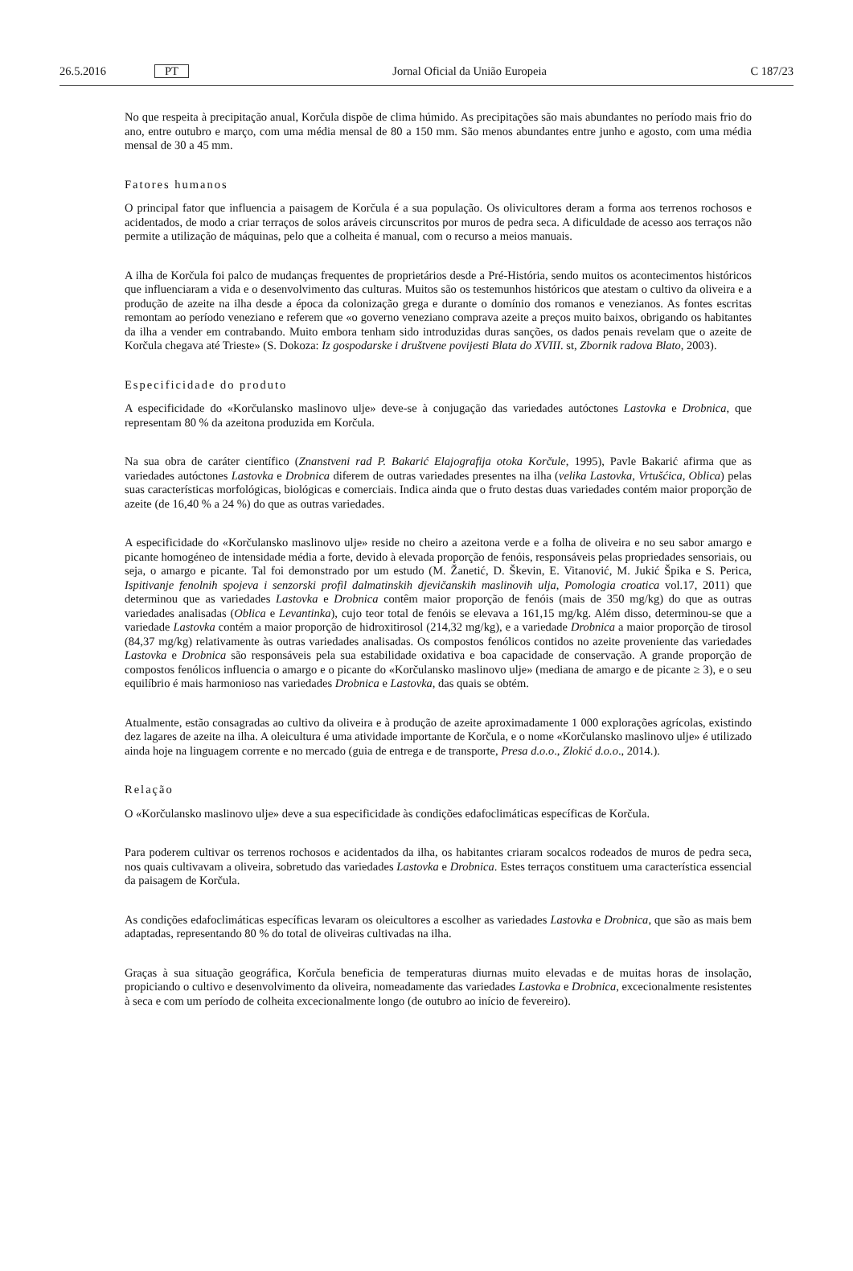26.5.2016 PT Jornal Oficial da União Europeia C 187/23
No que respeita à precipitação anual, Korčula dispõe de clima húmido. As precipitações são mais abundantes no período mais frio do ano, entre outubro e março, com uma média mensal de 80 a 150 mm. São menos abundantes entre junho e agosto, com uma média mensal de 30 a 45 mm.
Fatores humanos
O principal fator que influencia a paisagem de Korčula é a sua população. Os olivicultores deram a forma aos terrenos rochosos e acidentados, de modo a criar terraços de solos aráveis circunscritos por muros de pedra seca. A dificuldade de acesso aos terraços não permite a utilização de máquinas, pelo que a colheita é manual, com o recurso a meios manuais.
A ilha de Korčula foi palco de mudanças frequentes de proprietários desde a Pré-História, sendo muitos os acontecimentos históricos que influenciaram a vida e o desenvolvimento das culturas. Muitos são os testemunhos históricos que atestam o cultivo da oliveira e a produção de azeite na ilha desde a época da colonização grega e durante o domínio dos romanos e venezianos. As fontes escritas remontam ao período veneziano e referem que «o governo veneziano comprava azeite a preços muito baixos, obrigando os habitantes da ilha a vender em contrabando. Muito embora tenham sido introduzidas duras sanções, os dados penais revelam que o azeite de Korčula chegava até Trieste» (S. Dokoza: Iz gospodarske i društvene povijesti Blata do XVIII. st, Zbornik radova Blato, 2003).
Especificidade do produto
A especificidade do «Korčulansko maslinovo ulje» deve-se à conjugação das variedades autóctones Lastovka e Drobnica, que representam 80 % da azeitona produzida em Korčula.
Na sua obra de caráter científico (Znanstveni rad P. Bakarić Elajografija otoka Korčule, 1995), Pavle Bakarić afirma que as variedades autóctones Lastovka e Drobnica diferem de outras variedades presentes na ilha (velika Lastovka, Vrtušćica, Oblica) pelas suas características morfológicas, biológicas e comerciais. Indica ainda que o fruto destas duas variedades contém maior proporção de azeite (de 16,40 % a 24 %) do que as outras variedades.
A especificidade do «Korčulansko maslinovo ulje» reside no cheiro a azeitona verde e a folha de oliveira e no seu sabor amargo e picante homogéneo de intensidade média a forte, devido à elevada proporção de fenóis, responsáveis pelas propriedades sensoriais, ou seja, o amargo e picante. Tal foi demonstrado por um estudo (M. Žanetić, D. Škevin, E. Vitanović, M. Jukić Špika e S. Perica, Ispitivanje fenolnih spojeva i senzorski profil dalmatinskih djevičanskih maslinovih ulja, Pomologia croatica vol.17, 2011) que determinou que as variedades Lastovka e Drobnica contêm maior proporção de fenóis (mais de 350 mg/kg) do que as outras variedades analisadas (Oblica e Levantinka), cujo teor total de fenóis se elevava a 161,15 mg/kg. Além disso, determinou-se que a variedade Lastovka contém a maior proporção de hidroxitirosol (214,32 mg/kg), e a variedade Drobnica a maior proporção de tirosol (84,37 mg/kg) relativamente às outras variedades analisadas. Os compostos fenólicos contidos no azeite proveniente das variedades Lastovka e Drobnica são responsáveis pela sua estabilidade oxidativa e boa capacidade de conservação. A grande proporção de compostos fenólicos influencia o amargo e o picante do «Korčulansko maslinovo ulje» (mediana de amargo e de picante ≥ 3), e o seu equilíbrio é mais harmonioso nas variedades Drobnica e Lastovka, das quais se obtém.
Atualmente, estão consagradas ao cultivo da oliveira e à produção de azeite aproximadamente 1 000 explorações agrícolas, existindo dez lagares de azeite na ilha. A oleicultura é uma atividade importante de Korčula, e o nome «Korčulansko maslinovo ulje» é utilizado ainda hoje na linguagem corrente e no mercado (guia de entrega e de transporte, Presa d.o.o., Zlokić d.o.o., 2014.).
Relação
O «Korčulansko maslinovo ulje» deve a sua especificidade às condições edafoclimáticas específicas de Korčula.
Para poderem cultivar os terrenos rochosos e acidentados da ilha, os habitantes criaram socalcos rodeados de muros de pedra seca, nos quais cultivavam a oliveira, sobretudo das variedades Lastovka e Drobnica. Estes terraços constituem uma característica essencial da paisagem de Korčula.
As condições edafoclimáticas específicas levaram os oleicultores a escolher as variedades Lastovka e Drobnica, que são as mais bem adaptadas, representando 80 % do total de oliveiras cultivadas na ilha.
Graças à sua situação geográfica, Korčula beneficia de temperaturas diurnas muito elevadas e de muitas horas de insolação, propiciando o cultivo e desenvolvimento da oliveira, nomeadamente das variedades Lastovka e Drobnica, excecionalmente resistentes à seca e com um período de colheita excecionalmente longo (de outubro ao início de fevereiro).